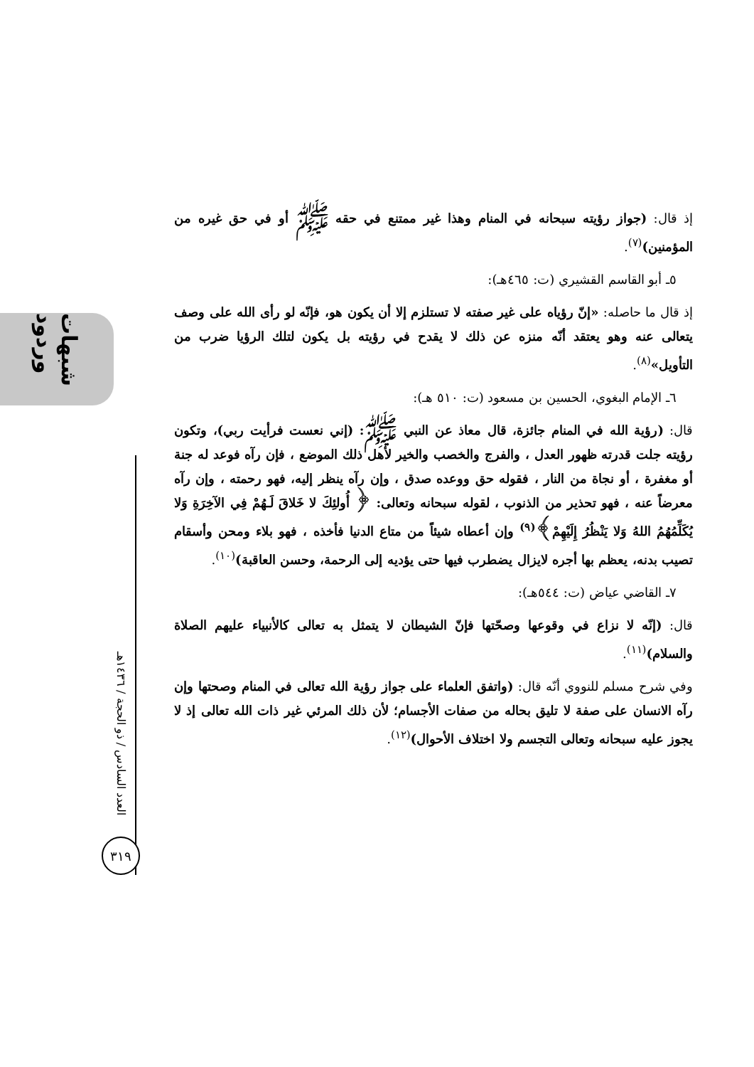شبهات وردود
العدد السادس / ذو الحجة / ١٤٣٦هـ
٣١٩
إذ قال: (جواز رؤيته سبحانه في المنام وهذا غير ممتنع في حقه ﷺ أو في حق غيره من المؤمنين)<sup>(٧)</sup>.
٥ـ أبو القاسم القشيري (ت: ٤٦٥هـ):
إذ قال ما حاصله: «إنّ رؤياه على غير صفته لا تستلزم إلا أن يكون هو، فإنّه لو رأى الله على وصف يتعالى عنه وهو يعتقد أنّه منزه عن ذلك لا يقدح في رؤيته بل يكون لتلك الرؤيا ضرب من التأويل»<sup>(٨)</sup>.
٦ـ الإمام البغوي، الحسين بن مسعود (ت: ٥١٠ هـ):
قال: (رؤية الله في المنام جائزة، قال معاذ عن النبي ﷺ: (إني نعست فرأيت ربي)، وتكون رؤيته جلت قدرته ظهور العدل ، والفرج والخصب والخير لأهل ذلك الموضع ، فإن رآه فوعد له جنة أو مغفرة ، أو نجاة من النار ، فقوله حق ووعده صدق ، وإن رآه ينظر إليه، فهو رحمته ، وإن رآه معرضاً عنه ، فهو تحذير من الذنوب ، لقوله سبحانه وتعالى: ﴿ أُولئِكَ لا خَلاقَ لَـهُمْ فِي الآخِرَةِ وَلا يُكَلِّمُهُمُ اللهُ وَلا يَنْظُرُ إِلَيْهِمْ﴾<sup>(٩)</sup> وإن أعطاه شيئاً من متاع الدنيا فأخذه ، فهو بلاء ومحن وأسقام تصيب بدنه، يعظم بها أجره لايزال يضطرب فيها حتى يؤديه إلى الرحمة، وحسن العاقبة)<sup>(١٠)</sup>.
٧ـ القاضي عياض (ت: ٥٤٤هـ):
قال: (إنّه لا نزاع في وقوعها وصحّتها فإنّ الشيطان لا يتمثل به تعالى كالأنبياء عليهم الصلاة والسلام)<sup>(١١)</sup>.
وفي شرح مسلم للنووي أنّه قال: (واتفق العلماء على جواز رؤية الله تعالى في المنام وصحتها وإن رآه الانسان على صفة لا تليق بحاله من صفات الأجسام؛ لأن ذلك المرئي غير ذات الله تعالى إذ لا يجوز عليه سبحانه وتعالى التجسم ولا اختلاف الأحوال)<sup>(١٢)</sup>.